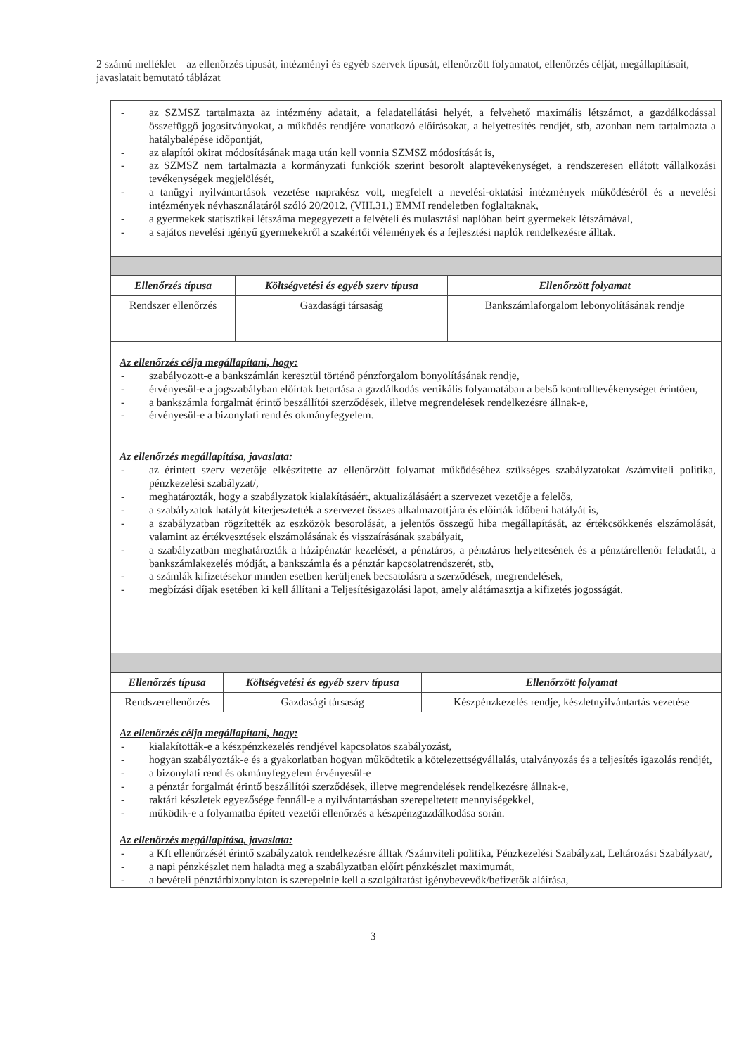2 számú melléklet – az ellenőrzés típusát, intézményi és egyéb szervek típusát, ellenőrzött folyamatot, ellenőrzés célját, megállapításait, javaslatait bemutató táblázat
- az SZMSZ tartalmazta az intézmény adatait, a feladatellátási helyét, a felvehető maximális létszámot, a gazdálkodással összefüggő jogosítványokat, a működés rendjére vonatkozó előírásokat, a helyettesítés rendjét, stb, azonban nem tartalmazta a hatálybalépése időpontját,
- az alapítói okirat módosításának maga után kell vonnia SZMSZ módosítását is,
- az SZMSZ nem tartalmazta a kormányzati funkciók szerint besorolt alaptevékenységet, a rendszeresen ellátott vállalkozási tevékenységek megjelölését,
- a tanügyi nyilvántartások vezetése naprakész volt, megfelelt a nevelési-oktatási intézmények működéséről és a nevelési intézmények névhasználatáról szóló 20/2012. (VIII.31.) EMMI rendeletben foglaltaknak,
- a gyermekek statisztikai létszáma megegyezett a felvételi és mulasztási naplóban beírt gyermekek létszámával,
- a sajátos nevelési igényű gyermekekről a szakértői vélemények és a fejlesztési naplók rendelkezésre álltak.
| Ellenőrzés típusa | Költségvetési és egyéb szerv típusa | Ellenőrzött folyamat |
| --- | --- | --- |
| Rendszer ellenőrzés | Gazdasági társaság | Bankszámlaforgalom lebonyolításának rendje |
Az ellenőrzés célja megállapítani, hogy:
- szabályozott-e a bankszámlán keresztül történő pénzforgalom bonyolításának rendje,
- érvényesül-e a jogszabályban előírtak betartása a gazdálkodás vertikális folyamatában a belső kontrolltevékenységet érintően,
- a bankszámla forgalmát érintő beszállítói szerződések, illetve megrendelések rendelkezésre állnak-e,
- érvényesül-e a bizonylati rend és okmányfegyelem.
Az ellenőrzés megállapítása, javaslata:
- az érintett szerv vezetője elkészítette az ellenőrzött folyamat működéséhez szükséges szabályzatokat /számviteli politika, pénzkezelési szabályzat/,
- meghatározták, hogy a szabályzatok kialakításáért, aktualizálásáért a szervezet vezetője a felelős,
- a szabályzatok hatályát kiterjesztették a szervezet összes alkalmazottjára és előírták időbeni hatályát is,
- a szabályzatban rögzítették az eszközök besorolását, a jelentős összegű hiba megállapítását, az értékcsökkenés elszámolását, valamint az értékvesztések elszámolásának és visszaírásának szabályait,
- a szabályzatban meghatározták a házipénztár kezelését, a pénztáros, a pénztáros helyettesének és a pénztárellenőr feladatát, a bankszámlakezelés módját, a bankszámla és a pénztár kapcsolatrendszerét, stb,
- a számlák kifizetésekor minden esetben kerüljenek becsatolásra a szerződések, megrendelések,
- megbízási díjak esetében ki kell állítani a Teljesítésigazolási lapot, amely alátámasztja a kifizetés jogosságát.
| Ellenőrzés típusa | Költségvetési és egyéb szerv típusa | Ellenőrzött folyamat |
| --- | --- | --- |
| Rendszerellenőrzés | Gazdasági társaság | Készpénzkezelés rendje, készletnyilvántartás vezetése |
Az ellenőrzés célja megállapítani, hogy:
- kialakították-e a készpénzkezelés rendjével kapcsolatos szabályozást,
- hogyan szabályozták-e és a gyakorlatban hogyan működtetik a kötelezettségvállalás, utalványozás és a teljesítés igazolás rendjét,
- a bizonylati rend és okmányfegyelem érvényesül-e
- a pénztár forgalmát érintő beszállítói szerződések, illetve megrendelések rendelkezésre állnak-e,
- raktári készletek egyezősége fennáll-e a nyilvántartásban szerepeltetett mennyiségekkel,
- működik-e a folyamatba épített vezetői ellenőrzés a készpénzgazdálkodása során.
Az ellenőrzés megállapítása, javaslata:
- a Kft ellenőrzését érintő szabályzatok rendelkezésre álltak /Számviteli politika, Pénzkezelési Szabályzat, Leltározási Szabályzat/,
- a napi pénzkészlet nem haladta meg a szabályzatban előírt pénzkészlet maximumát,
- a bevételi pénztárbizonylaton is szerepelnie kell a szolgáltatást igénybevevők/befizetők aláírása,
3